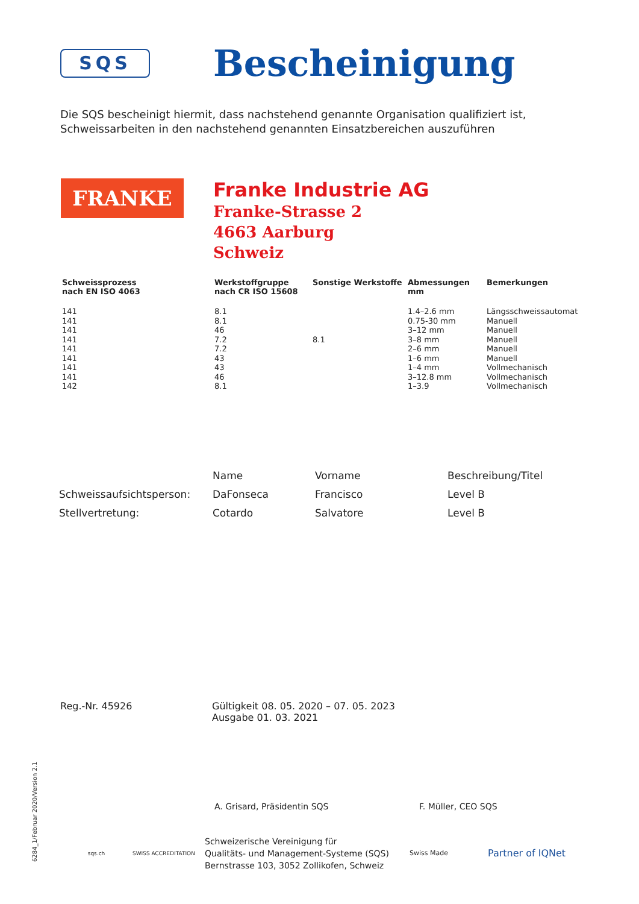SQS
Bescheinigung
Die SQS bescheinigt hiermit, dass nachstehend genannte Organisation qualifiziert ist, Schweissarbeiten in den nachstehend genannten Einsatzbereichen auszuführen
FRANKE
Franke Industrie AG
Franke-Strasse 2
4663 Aarburg
Schweiz
| Schweissprozess nach EN ISO 4063 | Werkstoffgruppe nach CR ISO 15608 | Sonstige Werkstoffe | Abmessungen mm | Bemerkungen |
| --- | --- | --- | --- | --- |
| 141 | 8.1 | | 1.4–2.6 mm | Längsschweissautomat |
| 141 | 8.1 | | 0.75-30 mm | Manuell |
| 141 | 46 | | 3–12 mm | Manuell |
| 141 | 7.2 | 8.1 | 3–8 mm | Manuell |
| 141 | 7.2 | | 2–6 mm | Manuell |
| 141 | 43 | | 1–6 mm | Manuell |
| 141 | 43 | | 1–4 mm | Vollmechanisch |
| 141 | 46 | | 3–12.8 mm | Vollmechanisch |
| 142 | 8.1 | | 1–3.9 | Vollmechanisch |
| | Name | Vorname | Beschreibung/Titel |
| --- | --- | --- | --- |
| Schweissaufsichtsperson: | DaFonseca | Francisco | Level B |
| Stellvertretung: | Cotardo | Salvatore | Level B |
Reg.-Nr. 45926 Gültigkeit 08. 05. 2020 – 07. 05. 2023
Ausgabe 01. 03. 2021
A. Grisard, Präsidentin SQS F. Müller, CEO SQS
sqs.ch SWISS ACCREDITATION
Schweizerische Vereinigung für
Qualitäts- und Management-Systeme (SQS)
Bernstrasse 103, 3052 Zollikofen, Schweiz
Swiss Made
Partner of IQNet
6284_1/Februar 2020/Version 2.1